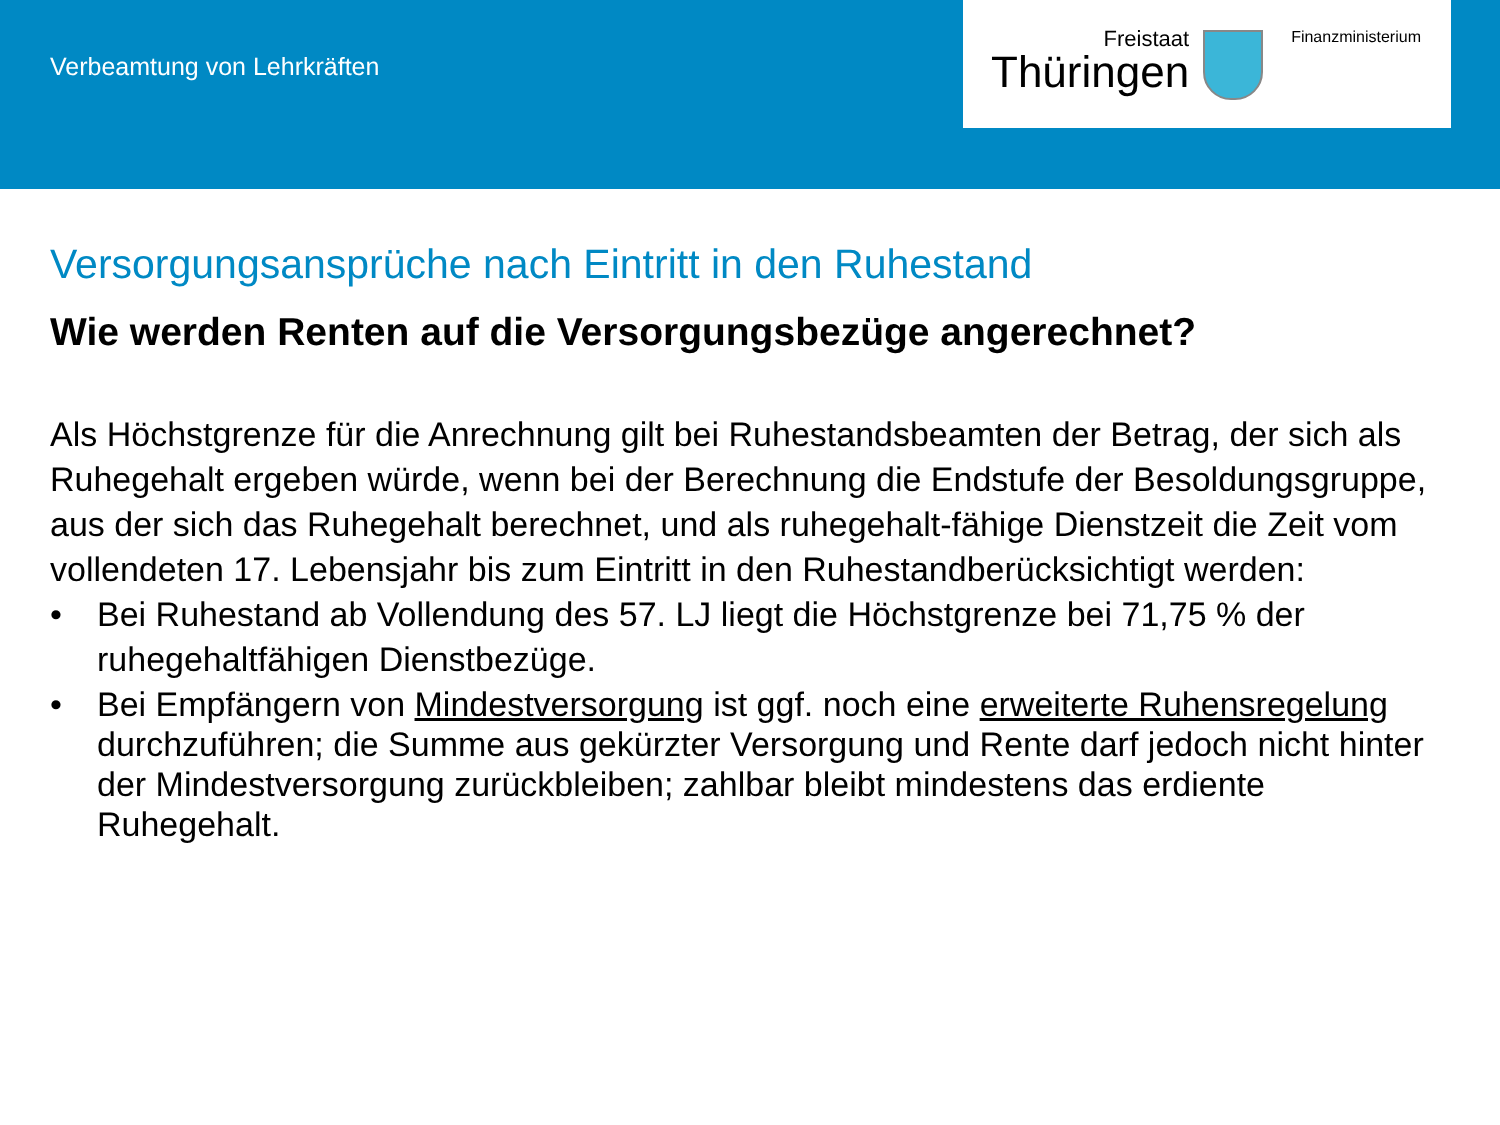Verbeamtung von Lehrkräften
Freistaat
Thüringen
Finanzministerium
Versorgungsansprüche nach Eintritt in den Ruhestand
Wie werden Renten auf die Versorgungsbezüge angerechnet?
Als Höchstgrenze für die Anrechnung gilt bei Ruhestandsbeamten der Betrag, der sich als Ruhegehalt ergeben würde, wenn bei der Berechnung die Endstufe der Besoldungsgruppe, aus der sich das Ruhegehalt berechnet, und als ruhegehalt-fähige Dienstzeit die Zeit vom vollendeten 17. Lebensjahr bis zum Eintritt in den Ruhestandberücksichtigt werden:
• Bei Ruhestand ab Vollendung des 57. LJ liegt die Höchstgrenze bei 71,75 % der ruhegehaltfähigen Dienstbezüge.
• Bei Empfängern von Mindestversorgung ist ggf. noch eine erweiterte Ruhensregelung durchzuführen; die Summe aus gekürzter Versorgung und Rente darf jedoch nicht hinter der Mindestversorgung zurückbleiben; zahlbar bleibt mindestens das erdiente Ruhegehalt.